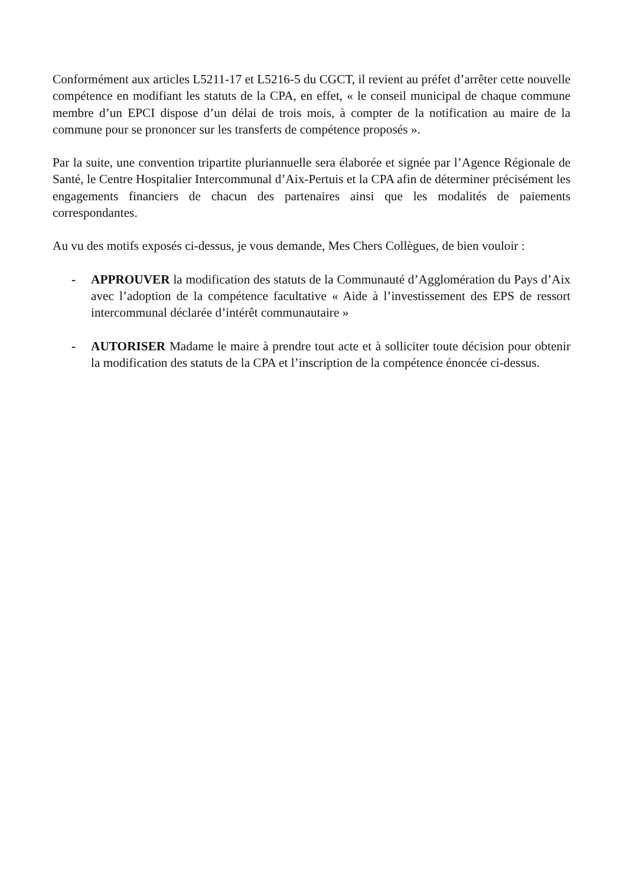Conformément aux articles L5211-17 et L5216-5 du CGCT, il revient au préfet d’arrêter cette nouvelle compétence en modifiant les statuts de la CPA, en effet, « le conseil municipal de chaque commune membre d’un EPCI dispose d’un délai de trois mois, à compter de la notification au maire de la commune pour se prononcer sur les transferts de compétence proposés ».
Par la suite, une convention tripartite pluriannuelle sera élaborée et signée par l’Agence Régionale de Santé, le Centre Hospitalier Intercommunal d’Aix-Pertuis et la CPA afin de déterminer précisément les engagements financiers de chacun des partenaires ainsi que les modalités de paiements correspondantes.
Au vu des motifs exposés ci-dessus, je vous demande, Mes Chers Collègues, de bien vouloir :
- APPROUVER la modification des statuts de la Communauté d’Agglomération du Pays d’Aix avec l’adoption de la compétence facultative « Aide à l’investissement des EPS de ressort intercommunal déclarée d’intérêt communautaire »
- AUTORISER Madame le maire à prendre tout acte et à solliciter toute décision pour obtenir la modification des statuts de la CPA et l’inscription de la compétence énoncée ci-dessus.